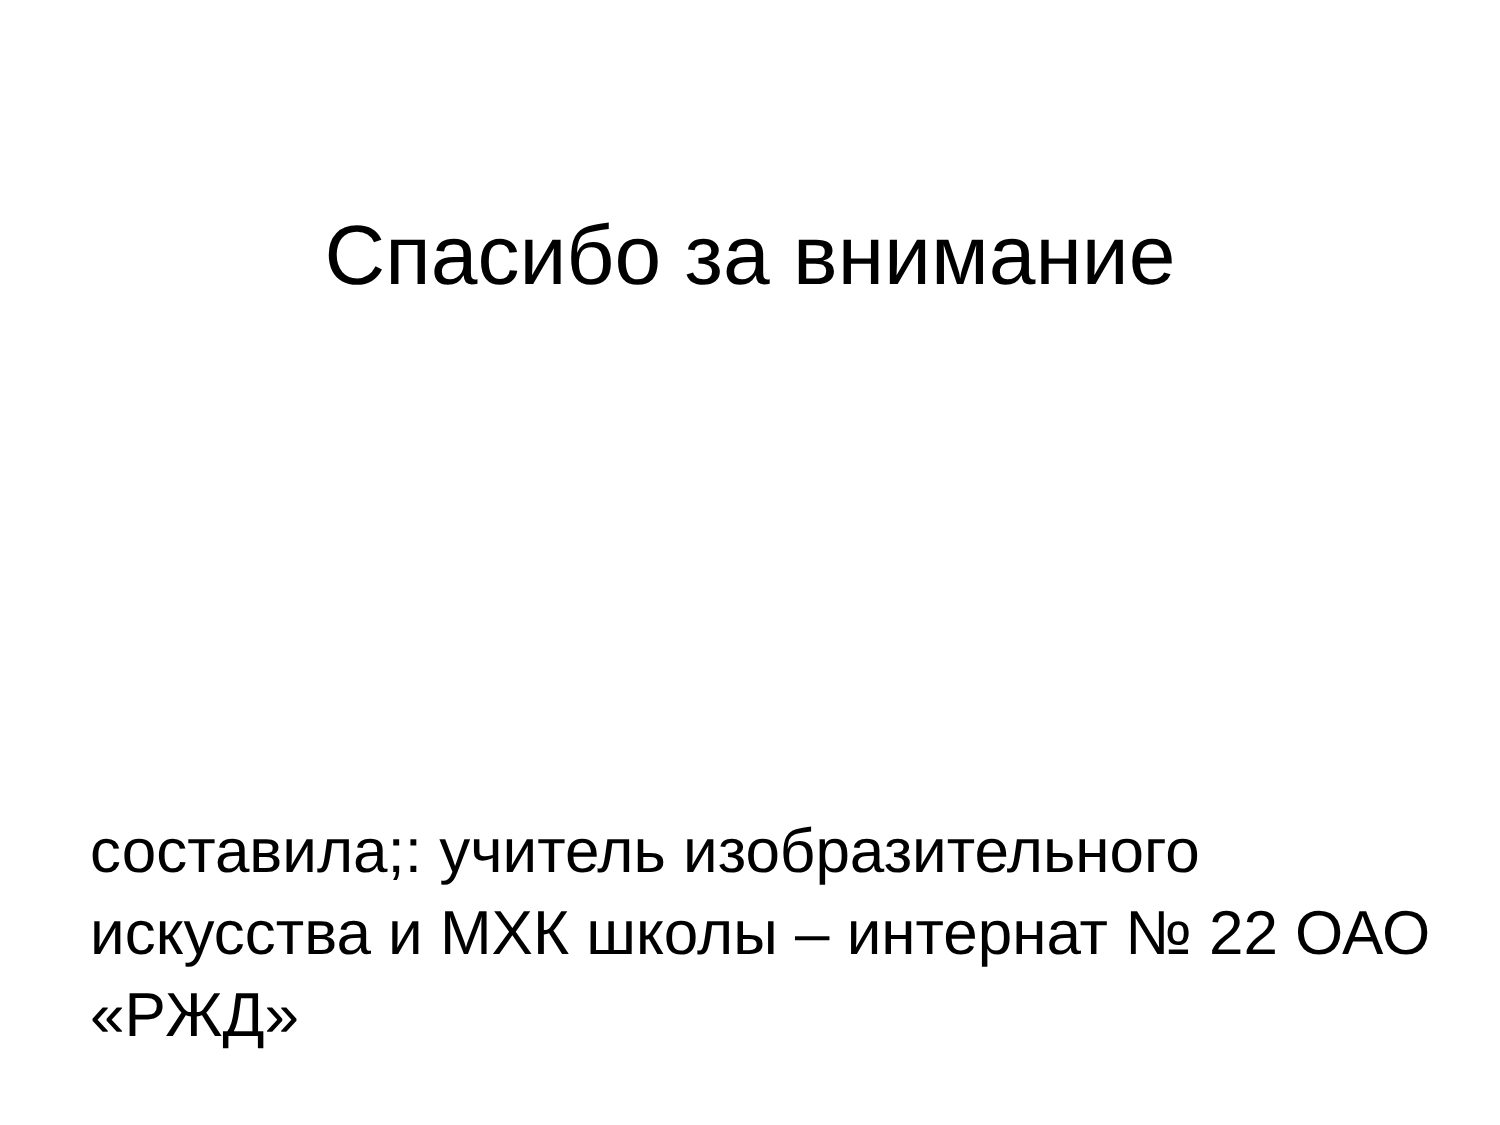Спасибо за внимание
составила;: учитель изобразительного искусства и МХК школы – интернат № 22 ОАО «РЖД»